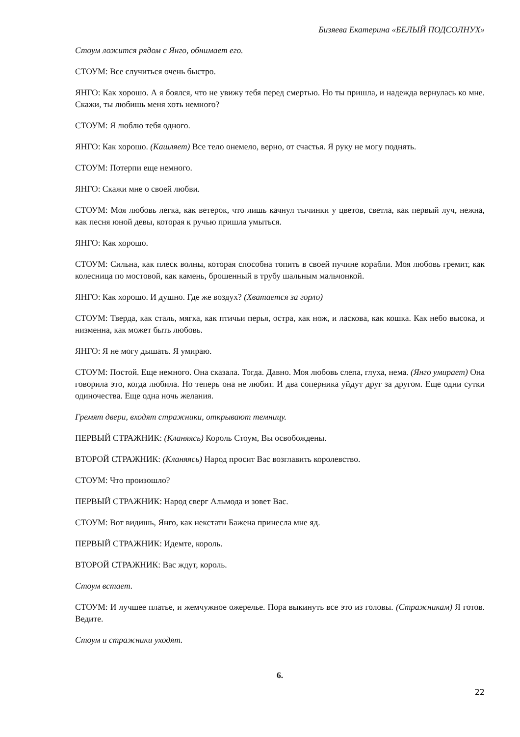Бизяева Екатерина «БЕЛЫЙ ПОДСОЛНУХ»
Стоум ложится рядом с Янго, обнимает его.
СТОУМ: Все случиться очень быстро.
ЯНГО: Как хорошо. А я боялся, что не увижу тебя перед смертью. Но ты пришла, и надежда вернулась ко мне. Скажи, ты любишь меня хоть немного?
СТОУМ: Я люблю тебя одного.
ЯНГО: Как хорошо. (Кашляет) Все тело онемело, верно, от счастья. Я руку не могу поднять.
СТОУМ: Потерпи еще немного.
ЯНГО: Скажи мне о своей любви.
СТОУМ: Моя любовь легка, как ветерок, что лишь качнул тычинки у цветов, светла, как первый луч, нежна, как песня юной девы, которая к ручью пришла умыться.
ЯНГО: Как хорошо.
СТОУМ: Сильна, как плеск волны, которая способна топить в своей пучине корабли. Моя любовь гремит, как колесница по мостовой, как камень, брошенный в трубу шальным мальчонкой.
ЯНГО: Как хорошо. И душно. Где же воздух? (Хватается за горло)
СТОУМ: Тверда, как сталь, мягка, как птичьи перья, остра, как нож, и ласкова, как кошка. Как небо высока, и низменна, как может быть любовь.
ЯНГО: Я не могу дышать. Я умираю.
СТОУМ: Постой. Еще немного. Она сказала. Тогда. Давно. Моя любовь слепа, глуха, нема. (Янго умирает) Она говорила это, когда любила. Но теперь она не любит. И два соперника уйдут друг за другом. Еще одни сутки одиночества. Еще одна ночь желания.
Гремят двери, входят стражники, открывают темницу.
ПЕРВЫЙ СТРАЖНИК: (Кланяясь) Король Стоум, Вы освобождены.
ВТОРОЙ СТРАЖНИК: (Кланяясь) Народ просит Вас возглавить королевство.
СТОУМ: Что произошло?
ПЕРВЫЙ СТРАЖНИК: Народ сверг Альмода и зовет Вас.
СТОУМ: Вот видишь, Янго, как некстати Бажена принесла мне яд.
ПЕРВЫЙ СТРАЖНИК: Идемте, король.
ВТОРОЙ СТРАЖНИК: Вас ждут, король.
Стоум встает.
СТОУМ: И лучшее платье, и жемчужное ожерелье. Пора выкинуть все это из головы. (Стражникам) Я готов. Ведите.
Стоум и стражники уходят.
6.
22